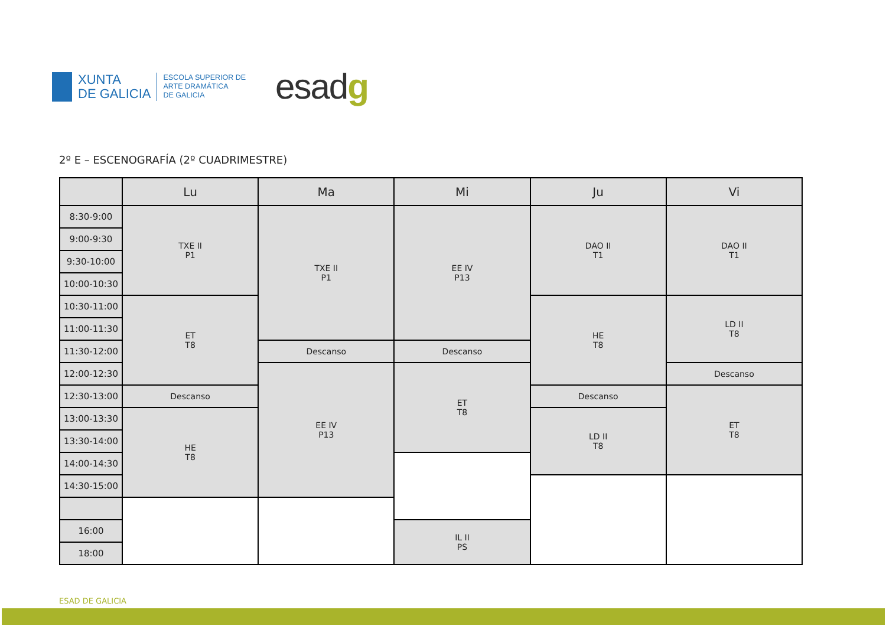XUNTA
DE GALICIA
ESCOLA SUPERIOR DE
ARTE DRAMÁTICA
DE GALICIA
esadg
2º E – ESCENOGRAFÍA (2º CUADRIMESTRE)
| | Lu | Ma | Mi | Ju | Vi |
| --- | --- | --- | --- | --- | --- |
| 8:30-9:00 | TXE II P1 | TXE II P1 | EE IV P13 | DAO II T1 | DAO II T1 |
| 9:00-9:30 | | | | | |
| 9:30-10:00 | | | | | |
| 10:00-10:30 | | | | | |
| 10:30-11:00 | ET T8 | | | HE T8 | LD II T8 |
| 11:00-11:30 | | | | | |
| 11:30-12:00 | | Descanso | Descanso | | |
| 12:00-12:30 | | EE IV P13 | ET T8 | | Descanso |
| 12:30-13:00 | Descanso | | | Descanso | ET T8 |
| 13:00-13:30 | HE T8 | | | LD II T8 | |
| 13:30-14:00 | | | | | |
| 14:00-14:30 | | | | | |
| 14:30-15:00 | | | | | |
| 16:00 | | | IL II PS | | |
| 18:00 | | | | | |
ESAD DE GALICIA